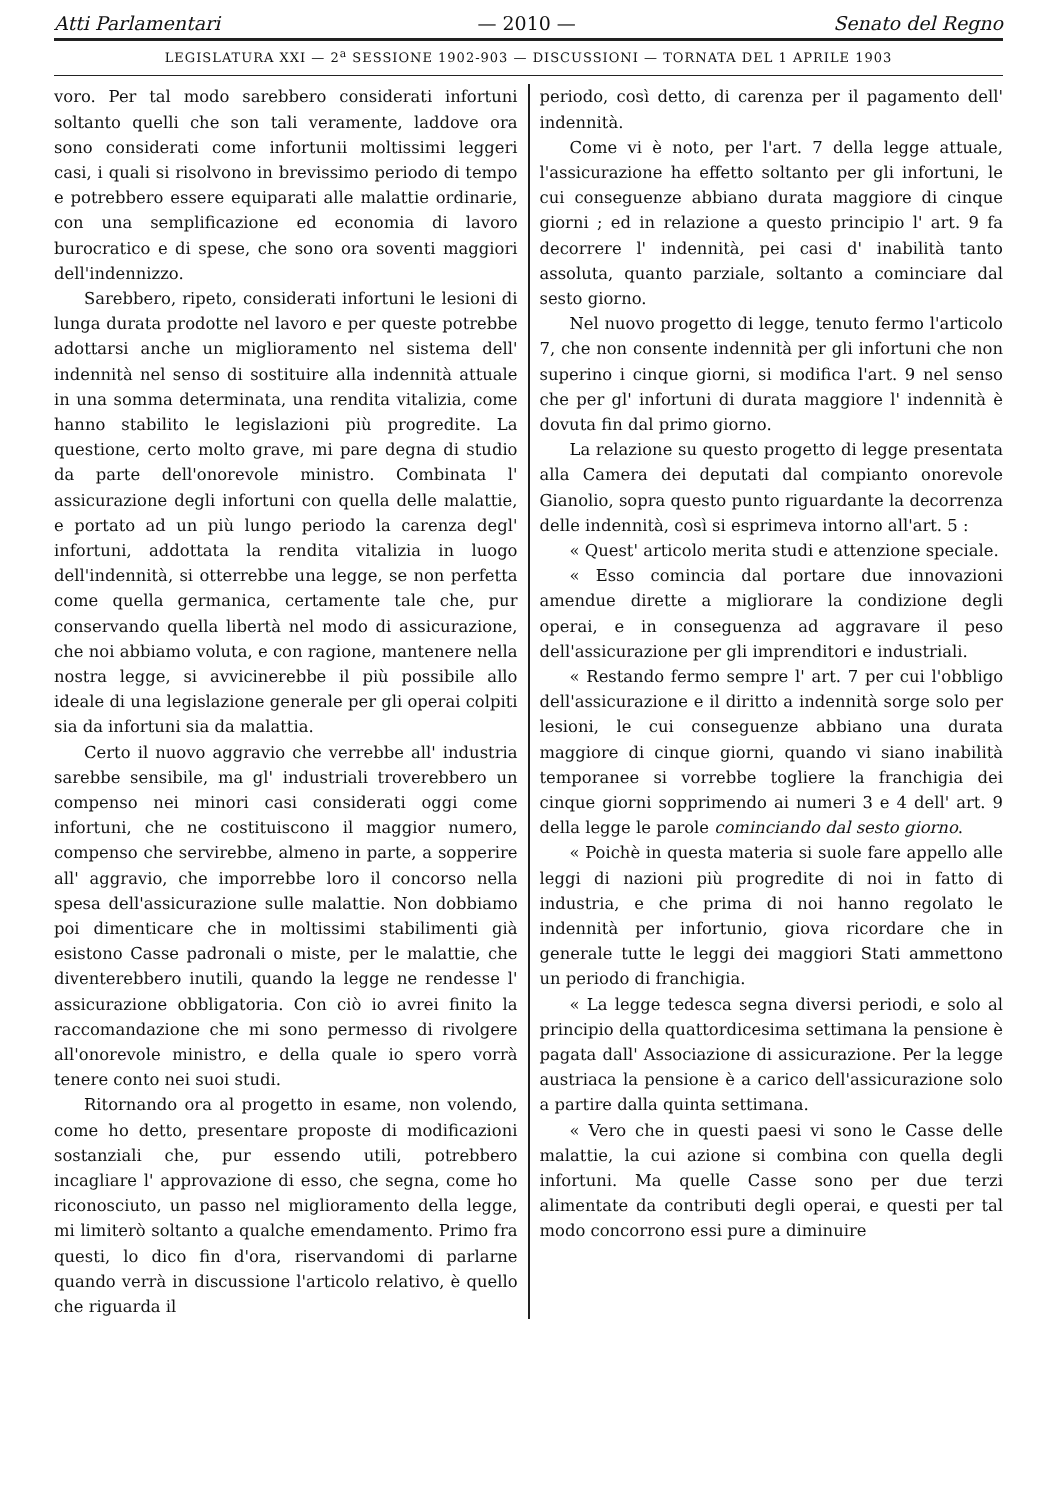Atti Parlamentari — 2010 — Senato del Regno
LEGISLATURA XXI — 2<sup>a</sup> SESSIONE 1902-903 — DISCUSSIONI — TORNATA DEL 1 APRILE 1903
voro. Per tal modo sarebbero considerati infortuni soltanto quelli che son tali veramente, laddove ora sono considerati come infortunii moltissimi leggeri casi, i quali si risolvono in brevissimo periodo di tempo e potrebbero essere equiparati alle malattie ordinarie, con una semplificazione ed economia di lavoro burocratico e di spese, che sono ora soventi maggiori dell'indennizzo.
Sarebbero, ripeto, considerati infortuni le lesioni di lunga durata prodotte nel lavoro e per queste potrebbe adottarsi anche un miglioramento nel sistema dell' indennità nel senso di sostituire alla indennità attuale in una somma determinata, una rendita vitalizia, come hanno stabilito le legislazioni più progredite. La questione, certo molto grave, mi pare degna di studio da parte dell'onorevole ministro. Combinata l' assicurazione degli infortuni con quella delle malattie, e portato ad un più lungo periodo la carenza degl' infortuni, addottata la rendita vitalizia in luogo dell'indennità, si otterrebbe una legge, se non perfetta come quella germanica, certamente tale che, pur conservando quella libertà nel modo di assicurazione, che noi abbiamo voluta, e con ragione, mantenere nella nostra legge, si avvicinerebbe il più possibile allo ideale di una legislazione generale per gli operai colpiti sia da infortuni sia da malattia.
Certo il nuovo aggravio che verrebbe all' industria sarebbe sensibile, ma gl' industriali troverebbero un compenso nei minori casi considerati oggi come infortuni, che ne costituiscono il maggior numero, compenso che servirebbe, almeno in parte, a sopperire all' aggravio, che imporrebbe loro il concorso nella spesa dell'assicurazione sulle malattie. Non dobbiamo poi dimenticare che in moltissimi stabilimenti già esistono Casse padronali o miste, per le malattie, che diventerebbero inutili, quando la legge ne rendesse l' assicurazione obbligatoria. Con ciò io avrei finito la raccomandazione che mi sono permesso di rivolgere all'onorevole ministro, e della quale io spero vorrà tenere conto nei suoi studi.
Ritornando ora al progetto in esame, non volendo, come ho detto, presentare proposte di modificazioni sostanziali che, pur essendo utili, potrebbero incagliare l' approvazione di esso, che segna, come ho riconosciuto, un passo nel miglioramento della legge, mi limiterò soltanto a qualche emendamento. Primo fra questi, lo dico fin d'ora, riservandomi di parlarne quando verrà in discussione l'articolo relativo, è quello che riguarda il
periodo, così detto, di carenza per il pagamento dell' indennità.
Come vi è noto, per l'art. 7 della legge attuale, l'assicurazione ha effetto soltanto per gli infortuni, le cui conseguenze abbiano durata maggiore di cinque giorni ; ed in relazione a questo principio l' art. 9 fa decorrere l' indennità, pei casi d' inabilità tanto assoluta, quanto parziale, soltanto a cominciare dal sesto giorno.
Nel nuovo progetto di legge, tenuto fermo l'articolo 7, che non consente indennità per gli infortuni che non superino i cinque giorni, si modifica l'art. 9 nel senso che per gl' infortuni di durata maggiore l' indennità è dovuta fin dal primo giorno.
La relazione su questo progetto di legge presentata alla Camera dei deputati dal compianto onorevole Gianolio, sopra questo punto riguardante la decorrenza delle indennità, così si esprimeva intorno all'art. 5 :
« Quest' articolo merita studi e attenzione speciale.
« Esso comincia dal portare due innovazioni amendue dirette a migliorare la condizione degli operai, e in conseguenza ad aggravare il peso dell'assicurazione per gli imprenditori e industriali.
« Restando fermo sempre l' art. 7 per cui l'obbligo dell'assicurazione e il diritto a indennità sorge solo per lesioni, le cui conseguenze abbiano una durata maggiore di cinque giorni, quando vi siano inabilità temporanee si vorrebbe togliere la franchigia dei cinque giorni sopprimendo ai numeri 3 e 4 dell' art. 9 della legge le parole cominciando dal sesto giorno.
« Poichè in questa materia si suole fare appello alle leggi di nazioni più progredite di noi in fatto di industria, e che prima di noi hanno regolato le indennità per infortunio, giova ricordare che in generale tutte le leggi dei maggiori Stati ammettono un periodo di franchigia.
« La legge tedesca segna diversi periodi, e solo al principio della quattordicesima settimana la pensione è pagata dall' Associazione di assicurazione. Per la legge austriaca la pensione è a carico dell'assicurazione solo a partire dalla quinta settimana.
« Vero che in questi paesi vi sono le Casse delle malattie, la cui azione si combina con quella degli infortuni. Ma quelle Casse sono per due terzi alimentate da contributi degli operai, e questi per tal modo concorrono essi pure a diminuire